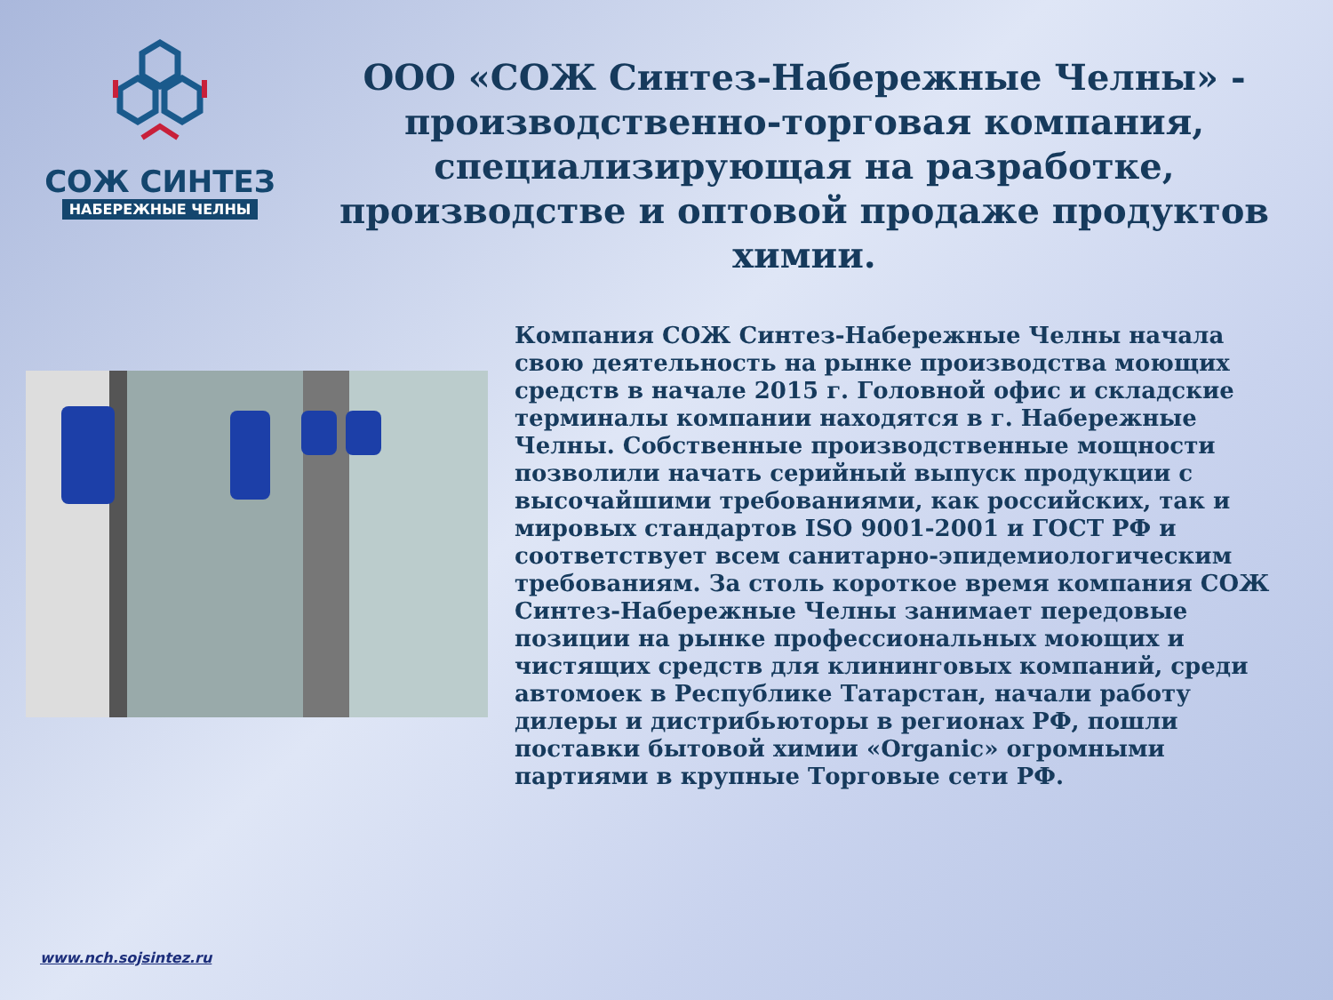СОЖ СИНТЕЗ
НАБЕРЕЖНЫЕ ЧЕЛНЫ
ООО «СОЖ Синтез-Набережные Челны» - производственно-торговая компания, специализирующая на разработке, производстве и оптовой продаже продуктов химии.
Компания СОЖ Синтез-Набережные Челны начала свою деятельность на рынке производства моющих средств в начале 2015 г. Головной офис и складские терминалы компании находятся в г. Набережные Челны. Собственные производственные мощности позволили начать серийный выпуск продукции с высочайшими требованиями, как российских, так и мировых стандартов ISO 9001-2001 и ГОСТ РФ и соответствует всем санитарно-эпидемиологическим требованиям. За столь короткое время компания СОЖ Синтез-Набережные Челны занимает передовые позиции на рынке профессиональных моющих и чистящих средств для клининговых компаний, среди автомоек в Республике Татарстан, начали работу дилеры и дистрибьюторы в регионах РФ, пошли поставки бытовой химии «Organic» огромными партиями в крупные Торговые сети РФ.
www.nch.sojsintez.ru